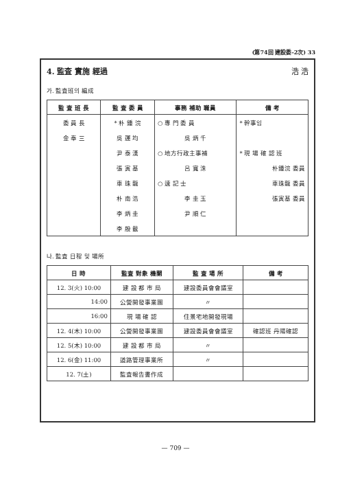(第74回 建設委-2次) 33
4. 監査 實施 經過 浩 浩
가. 監査班의 編成
| 監 査 班 長 | 監 査 委 員 | 事務 補助 職員 | 備 考 |
| --- | --- | --- | --- |
| 委 員 長 | * 朴 鍾 浣 | ○ 專 門 委 員 | * 幹事임 |
| 金 奉 三 | 吳 運 均 | 吳 炳 千 | |
| | 尹 泰 漢 | ○ 地方行政主事補 | * 現 場 確 認 班 |
| | 張 寅 基 | 呂 寬 洙 | 朴鍾浣 委員 |
| | 車 珠 龍 | ○ 速 記 士 | 車珠龍 委員 |
| | 朴 南 浩 | 李 圭 玉 | 張寅基 委員 |
| | 李 炳 圭 | 尹 順 仁 | |
| | 李 殷 載 | | |
나. 監査 日程 및 場所
| 日 時 | 監査 對象 機關 | 監 査 場 所 | 備 考 |
| --- | --- | --- | --- |
| 12. 3(火) 10:00 | 建 設 都 市 局 | 建設委員會會議室 | |
| 14:00 | 公營開發事業團 | 〃 | |
| 16:00 | 現 場 確 認 | 住景宅地開發現場 | |
| 12. 4(木) 10:00 | 公營開發事業團 | 建設委員會會議室 | 確認班 丹陽確認 |
| 12. 5(木) 10:00 | 建 設 都 市 局 | 〃 | |
| 12. 6(金) 11:00 | 道路管理事業所 | 〃 | |
| 12. 7(土) | 監査報告書作成 | | |
— 709 —